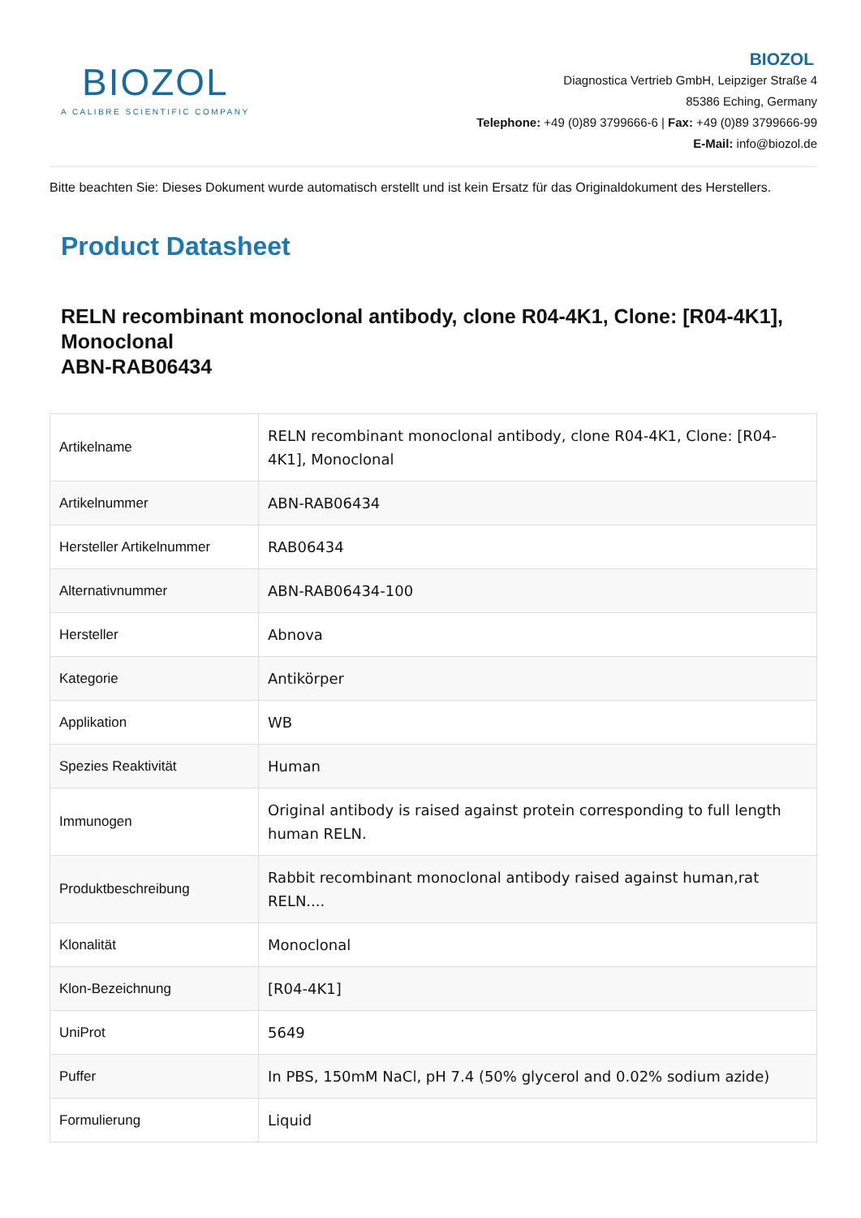BIOZOL
A CALIBRE SCIENTIFIC COMPANY
BIOZOL
Diagnostica Vertrieb GmbH, Leipziger Straße 4
85386 Eching, Germany
Telephone: +49 (0)89 3799666-6 | Fax: +49 (0)89 3799666-99
E-Mail: info@biozol.de
Bitte beachten Sie: Dieses Dokument wurde automatisch erstellt und ist kein Ersatz für das Originaldokument des Herstellers.
Product Datasheet
RELN recombinant monoclonal antibody, clone R04-4K1, Clone: [R04-4K1], Monoclonal
ABN-RAB06434
| Artikelname | RELN recombinant monoclonal antibody, clone R04-4K1, Clone: [R04-4K1], Monoclonal |
| Artikelnummer | ABN-RAB06434 |
| Hersteller Artikelnummer | RAB06434 |
| Alternativnummer | ABN-RAB06434-100 |
| Hersteller | Abnova |
| Kategorie | Antikörper |
| Applikation | WB |
| Spezies Reaktivität | Human |
| Immunogen | Original antibody is raised against protein corresponding to full length human RELN. |
| Produktbeschreibung | Rabbit recombinant monoclonal antibody raised against human,rat RELN.... |
| Klonalität | Monoclonal |
| Klon-Bezeichnung | [R04-4K1] |
| UniProt | 5649 |
| Puffer | In PBS, 150mM NaCl, pH 7.4 (50% glycerol and 0.02% sodium azide) |
| Formulierung | Liquid |